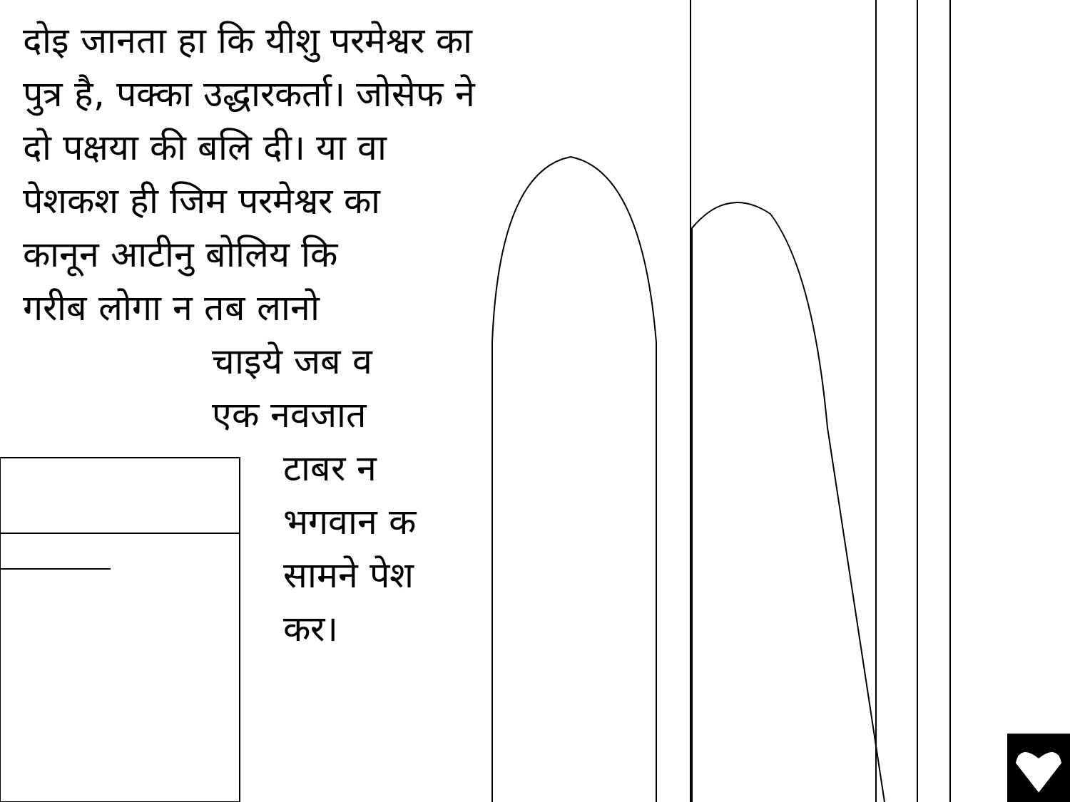दोइ जानता हा कि यीशु परमेश्वर का
पुत्र है, पक्का उद्धारकर्ता। जोसेफ ने
दो पक्षया की बलि दी। या वा
पेशकश ही जिम परमेश्वर का
कानून आटीनु बोलिय कि
गरीब लोगा न तब लानो
चाइये जब व
एक नवजात
टाबर न
भगवान क
सामने पेश
कर।